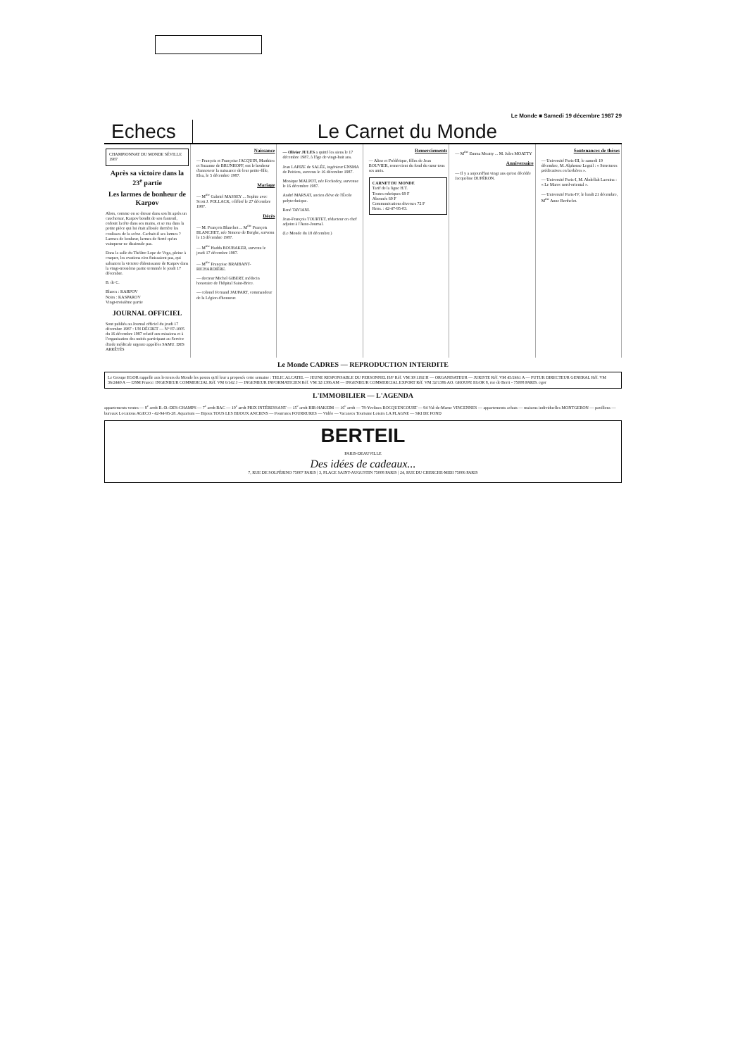Le Monde ■ Samedi 19 décembre 1987 29
Echecs Le Carnet du Monde
CHAMPIONNAT DU MONDE SÉVILLE 1987
Après sa victoire dans la 23<sup>e</sup> partie
Les larmes de bonheur de Karpov
Alors, comme on se dresse dans son lit après un cauchemar, Karpov bondit de son fauteuil, enfouit la tête dans ses mains, et se rua dans la petite pièce qui lui était allouée derrière les coulisses de la scène. Cachait-il ses larmes ? Larmes de bonheur, larmes de fierté qu'un vainqueur ne dissimule pas.
Dans la salle du Théâtre Lope de Vega, pleine à craquer, les ovations n'en finissaient pas, qui saluaient la victoire éblouissante de Karpov dans la vingt-troisième partie terminée le jeudi 17 décembre.
B. de C.
Blancs : KARPOV
Noirs : KASPAROV
Vingt-troisième partie
JOURNAL OFFICIEL
Sont publiés au Journal officiel du jeudi 17 décembre 1987 : UN DÉCRET — N° 87-1005 du 16 décembre 1987 relatif aux missions et à l'organisation des unités participant au Service d'aide médicale urgente appelées SAMU. DES ARRÊTÉS
Naissance
— François et Françoise JACQUIN, Matthieu et Suzanne de BRUNHOFF, ont le bonheur d'annoncer la naissance de leur petite-fille, Elsa, le 5 décembre 1987.
Mariage
— M<sup>me</sup> Gabriel MASSEY ... Sophie avec Scott J. POLLACK, célébré le 27 décembre 1987.
Décès
— M. François Blanchet ... M<sup>me</sup> François BLANCHET, née Simone de Berghe, survenu le 13 décembre 1987.
— M<sup>me</sup> Hadda BOUBAKER, survenu le jeudi 17 décembre 1987.
— M<sup>me</sup> Françoise BRAIBANT-RICHARDIÈRE.
— docteur Michel GIBERT, médecin honoraire de l'hôpital Saint-Brice.
— colonel Fernand JAUPART, commandeur de la Légion d'honneur.
— Olivier JULES a quitté les siens le 17 décembre 1987, à l'âge de vingt-huit ans.
Jean LAPIZE de SALÉE, ingénieur ENSMA de Poitiers, survenu le 16 décembre 1987.
Monique MALPOT, née Fockedey, survenue le 16 décembre 1987.
André MARSAT, ancien élève de l'École polytechnique.
René TAVIANI.
Jean-François TOURTET, rédacteur en chef adjoint à l'Auto-Journal.
(Le Monde du 18 décembre.)
Remerciements
— Aline et Frédérique, filles de Jean BOUVIER, remercient du fond du cœur tous ses amis.
CARNET DU MONDE
Tarif de la ligne H.T.
Toutes rubriques 69 F
Abonnés 60 F
Communications diverses 72 F
Rens. : 42-47-95-03.
— M<sup>me</sup> Emma Moatty ... M. Jules MOATTY
Anniversaire
— Il y a aujourd'hui vingt ans qu'est décédée Jacqueline DUPÉRON.
Soutenances de thèses
— Université Paris-III, le samedi 19 décembre, M. Alphonse Leguil : « Structures prédicatives en berbères ».
— Université Paris-I, M. Abdellah Laouina : « Le Maroc nord-oriental ».
— Université Paris-IV, le lundi 21 décembre, M<sup>me</sup> Anne Berthelot.
Le Monde CADRES — REPRODUCTION INTERDITE
Le Groupe EGOR rappelle aux lecteurs du Monde les postes qu'il leur a proposés cette semaine : TELIC ALCATEL — JEUNE RESPONSABLE DU PERSONNEL H/F Réf. VM 30/1192 H — ORGANISATEUR — JURISTE Réf. VM 45/2461 A — FUTUR DIRECTEUR GENERAL Réf. VM 36/2440 A — DSM France: INGENIEUR COMMERCIAL Réf. VM 6/142 J — INGENIEUR INFORMATICIEN Réf. VM 32/1386 AM — INGENIEUR COMMERCIAL EXPORT Réf. VM 32/1386 AO. GROUPE EGOR 8, rue de Berri - 75008 PARIS. egor
L'IMMOBILIER — L'AGENDA
appartements ventes — 8<sup>e</sup> arrdt R.-D.-DES-CHAMPS — 7<sup>e</sup> arrdt BAC — 10<sup>e</sup> arrdt PRIX INTÉRESSANT — 15<sup>e</sup> arrdt BIR-HAKEIM — 16<sup>e</sup> arrdt — 78-Yvelines ROCQUENCOURT — 94 Val-de-Marne VINCENNES — appartements achats — maisons individuelles MONTGERON — pavillons — bureaux Locations AGECO - 42-94-95-28. Aquarium — Bijoux TOUS LES BIJOUX ANCIENS — Fourrures FOURRURES — Vidéo — Vacances Tourisme Loisirs LA PLAGNE — SKI DE FOND
BERTEIL
PARIS-DEAUVILLE
Des idées de cadeaux...
7, RUE DE SOLFÉRINO 75007 PARIS | 3, PLACE SAINT-AUGUSTIN 75008 PARIS | 24, RUE DU CHERCHE-MIDI 75006 PARIS